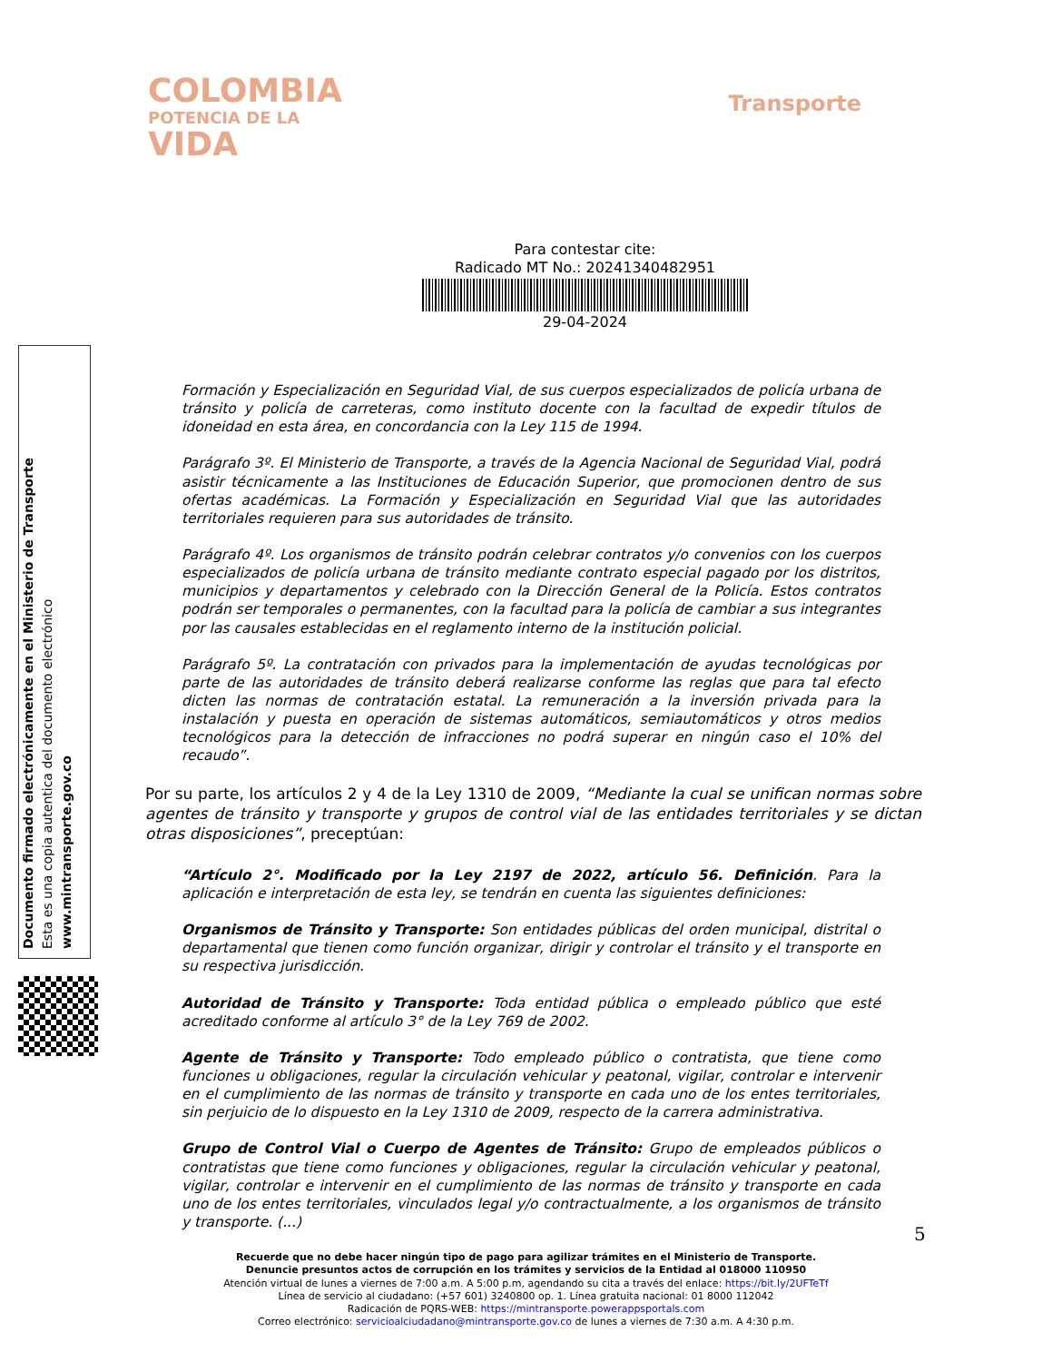COLOMBIA
POTENCIA DE LA
VIDA
Transporte
Para contestar cite:
Radicado MT No.: 20241340482951
29-04-2024
Formación y Especialización en Seguridad Vial, de sus cuerpos especializados de policía urbana de tránsito y policía de carreteras, como instituto docente con la facultad de expedir títulos de idoneidad en esta área, en concordancia con la Ley 115 de 1994.
Parágrafo 3º. El Ministerio de Transporte, a través de la Agencia Nacional de Seguridad Vial, podrá asistir técnicamente a las Instituciones de Educación Superior, que promocionen dentro de sus ofertas académicas. La Formación y Especialización en Seguridad Vial que las autoridades territoriales requieren para sus autoridades de tránsito.
Parágrafo 4º. Los organismos de tránsito podrán celebrar contratos y/o convenios con los cuerpos especializados de policía urbana de tránsito mediante contrato especial pagado por los distritos, municipios y departamentos y celebrado con la Dirección General de la Policía. Estos contratos podrán ser temporales o permanentes, con la facultad para la policía de cambiar a sus integrantes por las causales establecidas en el reglamento interno de la institución policial.
Parágrafo 5º. La contratación con privados para la implementación de ayudas tecnológicas por parte de las autoridades de tránsito deberá realizarse conforme las reglas que para tal efecto dicten las normas de contratación estatal. La remuneración a la inversión privada para la instalación y puesta en operación de sistemas automáticos, semiautomáticos y otros medios tecnológicos para la detección de infracciones no podrá superar en ningún caso el 10% del recaudo”.
Por su parte, los artículos 2 y 4 de la Ley 1310 de 2009, “Mediante la cual se unifican normas sobre agentes de tránsito y transporte y grupos de control vial de las entidades territoriales y se dictan otras disposiciones”, preceptúan:
“Artículo 2°. Modificado por la Ley 2197 de 2022, artículo 56. Definición. Para la aplicación e interpretación de esta ley, se tendrán en cuenta las siguientes definiciones:
Organismos de Tránsito y Transporte: Son entidades públicas del orden municipal, distrital o departamental que tienen como función organizar, dirigir y controlar el tránsito y el transporte en su respectiva jurisdicción.
Autoridad de Tránsito y Transporte: Toda entidad pública o empleado público que esté acreditado conforme al artículo 3° de la Ley 769 de 2002.
Agente de Tránsito y Transporte: Todo empleado público o contratista, que tiene como funciones u obligaciones, regular la circulación vehicular y peatonal, vigilar, controlar e intervenir en el cumplimiento de las normas de tránsito y transporte en cada uno de los entes territoriales, sin perjuicio de lo dispuesto en la Ley 1310 de 2009, respecto de la carrera administrativa.
Grupo de Control Vial o Cuerpo de Agentes de Tránsito: Grupo de empleados públicos o contratistas que tiene como funciones y obligaciones, regular la circulación vehicular y peatonal, vigilar, controlar e intervenir en el cumplimiento de las normas de tránsito y transporte en cada uno de los entes territoriales, vinculados legal y/o contractualmente, a los organismos de tránsito y transporte. (...)
Documento firmado electrónicamente en el Ministerio de Transporte
Esta es una copia autentica del documento electrónico
www.mintransporte.gov.co
5
Recuerde que no debe hacer ningún tipo de pago para agilizar trámites en el Ministerio de Transporte.
Denuncie presuntos actos de corrupción en los trámites y servicios de la Entidad al 018000 110950
Atención virtual de lunes a viernes de 7:00 a.m. A 5:00 p.m, agendando su cita a través del enlace: https://bit.ly/2UFTeTf
Línea de servicio al ciudadano: (+57 601) 3240800 op. 1. Línea gratuita nacional: 01 8000 112042
Radicación de PQRS-WEB: https://mintransporte.powerappsportals.com
Correo electrónico: servicioalciudadano@mintransporte.gov.co de lunes a viernes de 7:30 a.m. A 4:30 p.m.